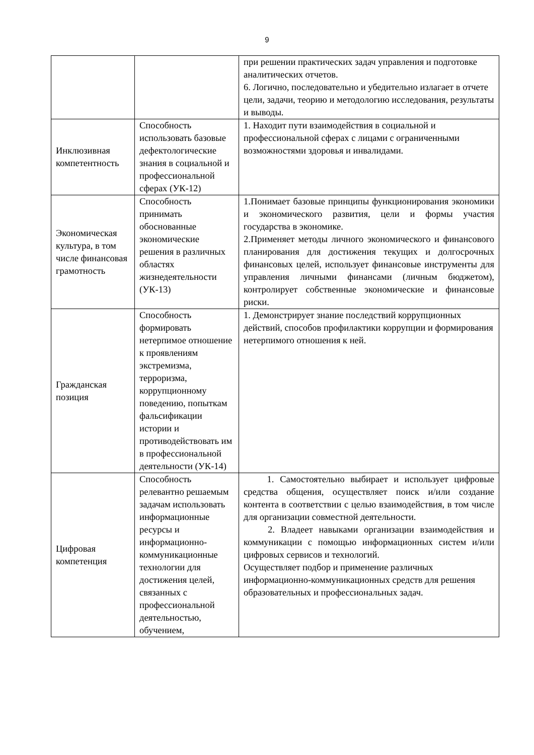9
| | | при решении практических задач управления и подготовке аналитических отчетов. 6. Логично, последовательно и убедительно излагает в отчете цели, задачи, теорию и методологию исследования, результаты и выводы. |
| Инклюзивная компетентность | Способность использовать базовые дефектологические знания в социальной и профессиональной сферах (УК-12) | 1. Находит пути взаимодействия в социальной и профессиональной сферах с лицами с ограниченными возможностями здоровья и инвалидами. |
| Экономическая культура, в том числе финансовая грамотность | Способность принимать обоснованные экономические решения в различных областях жизнедеятельности (УК-13) | 1.Понимает базовые принципы функционирования экономики и экономического развития, цели и формы участия государства в экономике. 2.Применяет методы личного экономического и финансового планирования для достижения текущих и долгосрочных финансовых целей, использует финансовые инструменты для управления личными финансами (личным бюджетом), контролирует собственные экономические и финансовые риски. |
| Гражданская позиция | Способность формировать нетерпимое отношение к проявлениям экстремизма, терроризма, коррупционному поведению, попыткам фальсификации истории и противодействовать им в профессиональной деятельности (УК-14) | 1. Демонстрирует знание последствий коррупционных действий, способов профилактики коррупции и формирования нетерпимого отношения к ней. |
| Цифровая компетенция | Способность релевантно решаемым задачам использовать информационные ресурсы и информационно-коммуникационные технологии для достижения целей, связанных с профессиональной деятельностью, обучением, | 1. Самостоятельно выбирает и использует цифровые средства общения, осуществляет поиск и/или создание контента в соответствии с целью взаимодействия, в том числе для организации совместной деятельности. 2. Владеет навыками организации взаимодействия и коммуникации с помощью информационных систем и/или цифровых сервисов и технологий. Осуществляет подбор и применение различных информационно-коммуникационных средств для решения образовательных и профессиональных задач. |